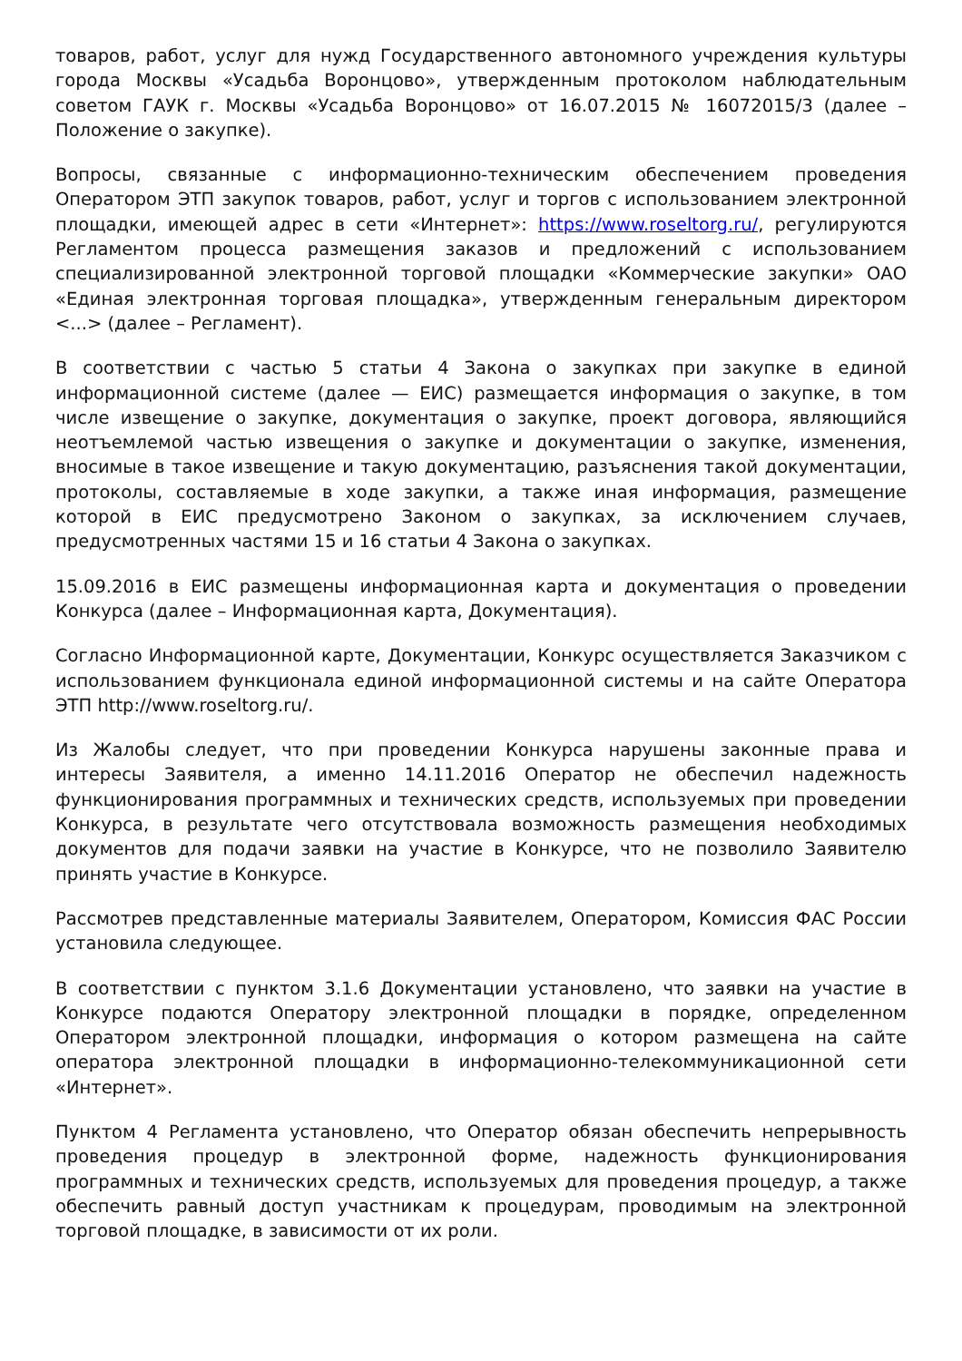товаров, работ, услуг для нужд Государственного автономного учреждения культуры города Москвы «Усадьба Воронцово», утвержденным протоколом наблюдательным советом ГАУК г. Москвы «Усадьба Воронцово» от 16.07.2015 № 16072015/3 (далее – Положение о закупке).
Вопросы, связанные с информационно-техническим обеспечением проведения Оператором ЭТП закупок товаров, работ, услуг и торгов с использованием электронной площадки, имеющей адрес в сети «Интернет»: https://www.roseltorg.ru/, регулируются Регламентом процесса размещения заказов и предложений с использованием специализированной электронной торговой площадки «Коммерческие закупки» ОАО «Единая электронная торговая площадка», утвержденным генеральным директором <...> (далее – Регламент).
В соответствии с частью 5 статьи 4 Закона о закупках при закупке в единой информационной системе (далее — ЕИС) размещается информация о закупке, в том числе извещение о закупке, документация о закупке, проект договора, являющийся неотъемлемой частью извещения о закупке и документации о закупке, изменения, вносимые в такое извещение и такую документацию, разъяснения такой документации, протоколы, составляемые в ходе закупки, а также иная информация, размещение которой в ЕИС предусмотрено Законом о закупках, за исключением случаев, предусмотренных частями 15 и 16 статьи 4 Закона о закупках.
15.09.2016 в ЕИС размещены информационная карта и документация о проведении Конкурса (далее – Информационная карта, Документация).
Согласно Информационной карте, Документации, Конкурс осуществляется Заказчиком с использованием функционала единой информационной системы и на сайте Оператора ЭТП http://www.roseltorg.ru/.
Из Жалобы следует, что при проведении Конкурса нарушены законные права и интересы Заявителя, а именно 14.11.2016 Оператор не обеспечил надежность функционирования программных и технических средств, используемых при проведении Конкурса, в результате чего отсутствовала возможность размещения необходимых документов для подачи заявки на участие в Конкурсе, что не позволило Заявителю принять участие в Конкурсе.
Рассмотрев представленные материалы Заявителем, Оператором, Комиссия ФАС России установила следующее.
В соответствии с пунктом 3.1.6 Документации установлено, что заявки на участие в Конкурсе подаются Оператору электронной площадки в порядке, определенном Оператором электронной площадки, информация о котором размещена на сайте оператора электронной площадки в информационно-телекоммуникационной сети «Интернет».
Пунктом 4 Регламента установлено, что Оператор обязан обеспечить непрерывность проведения процедур в электронной форме, надежность функционирования программных и технических средств, используемых для проведения процедур, а также обеспечить равный доступ участникам к процедурам, проводимым на электронной торговой площадке, в зависимости от их роли.